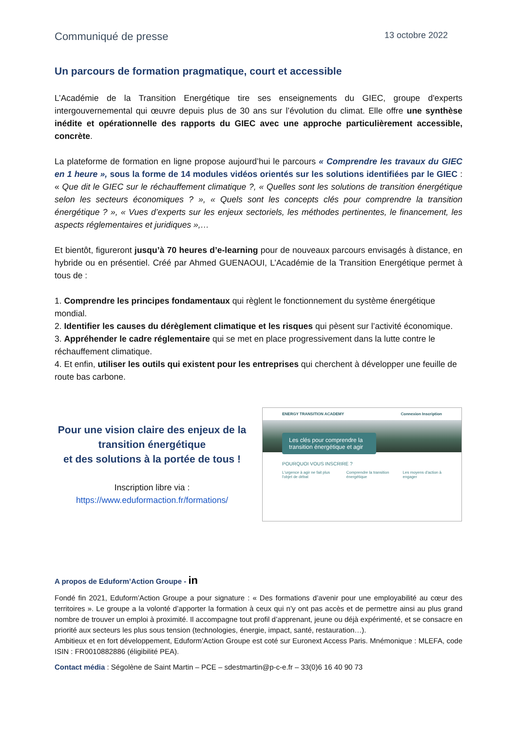Communiqué de presse 13 octobre 2022
Un parcours de formation pragmatique, court et accessible
L’Académie de la Transition Energétique tire ses enseignements du GIEC, groupe d'experts intergouvernemental qui œuvre depuis plus de 30 ans sur l’évolution du climat. Elle offre une synthèse inédite et opérationnelle des rapports du GIEC avec une approche particulièrement accessible, concrète.
La plateforme de formation en ligne propose aujourd’hui le parcours « Comprendre les travaux du GIEC en 1 heure », sous la forme de 14 modules vidéos orientés sur les solutions identifiées par le GIEC : « Que dit le GIEC sur le réchauffement climatique ?, « Quelles sont les solutions de transition énergétique selon les secteurs économiques ? », « Quels sont les concepts clés pour comprendre la transition énergétique ? », « Vues d’experts sur les enjeux sectoriels, les méthodes pertinentes, le financement, les aspects réglementaires et juridiques »,…
Et bientôt, figureront jusqu’à 70 heures d’e-learning pour de nouveaux parcours envisagés à distance, en hybride ou en présentiel. Créé par Ahmed GUENAOUI, L’Académie de la Transition Energétique permet à tous de :
1. Comprendre les principes fondamentaux qui règlent le fonctionnement du système énergétique mondial.
2. Identifier les causes du dérèglement climatique et les risques qui pèsent sur l’activité économique.
3. Appréhender le cadre réglementaire qui se met en place progressivement dans la lutte contre le réchauffement climatique.
4. Et enfin, utiliser les outils qui existent pour les entreprises qui cherchent à développer une feuille de route bas carbone.
Pour une vision claire des enjeux de la transition énergétique
et des solutions à la portée de tous !
Inscription libre via :
https://www.eduformaction.fr/formations/
ENERGY TRANSITION ACADEMY Connexion Inscription
Les clés pour comprendre la transition énergétique et agir
POURQUOI VOUS INSCRIRE ?
L'urgence à agir ne fait plus l'objet de débat Comprendre la transition énergétique Les moyens d'action à engager
A propos de Eduform’Action Groupe - in
Fondé fin 2021, Eduform’Action Groupe a pour signature : « Des formations d’avenir pour une employabilité au cœur des territoires ». Le groupe a la volonté d’apporter la formation à ceux qui n’y ont pas accès et de permettre ainsi au plus grand nombre de trouver un emploi à proximité. Il accompagne tout profil d’apprenant, jeune ou déjà expérimenté, et se consacre en priorité aux secteurs les plus sous tension (technologies, énergie, impact, santé, restauration…).
Ambitieux et en fort développement, Eduform’Action Groupe est coté sur Euronext Access Paris. Mnémonique : MLEFA, code ISIN : FR0010882886 (éligibilité PEA).
Contact média : Ségolène de Saint Martin – PCE – sdestmartin@p-c-e.fr – 33(0)6 16 40 90 73